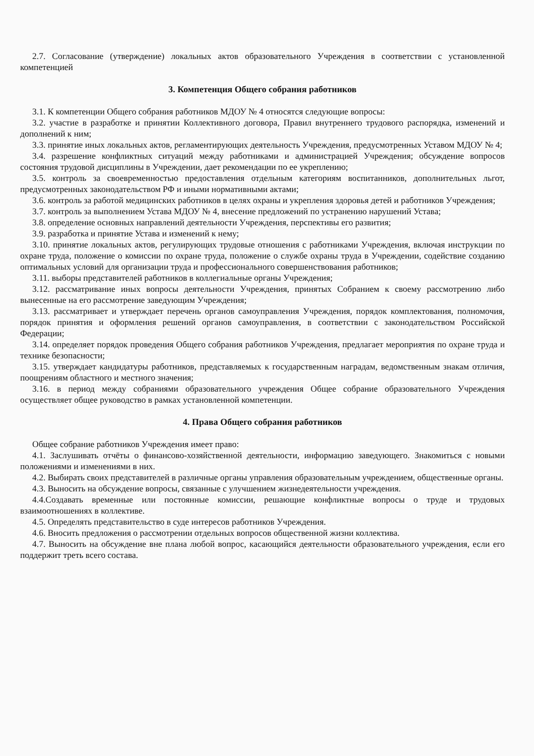2.7. Согласование (утверждение) локальных актов образовательного Учреждения в соответствии с установленной компетенцией
3. Компетенция Общего собрания работников
3.1. К компетенции Общего собрания работников МДОУ № 4 относятся следующие вопросы:
3.2. участие в разработке и принятии Коллективного договора, Правил внутреннего трудового распорядка, изменений и дополнений к ним;
3.3. принятие иных локальных актов, регламентирующих деятельность Учреждения, предусмотренных Уставом МДОУ № 4;
3.4. разрешение конфликтных ситуаций между работниками и администрацией Учреждения; обсуждение вопросов состояния трудовой дисциплины в Учреждении, дает рекомендации по ее укреплению;
3.5. контроль за своевременностью предоставления отдельным категориям воспитанников, дополнительных льгот, предусмотренных законодательством РФ и иными нормативными актами;
3.6. контроль за работой медицинских работников в целях охраны и укрепления здоровья детей и работников Учреждения;
3.7. контроль за выполнением Устава МДОУ № 4, внесение предложений по устранению нарушений Устава;
3.8. определение основных направлений деятельности Учреждения, перспективы его развития;
3.9. разработка и принятие Устава и изменений к нему;
3.10. принятие локальных актов, регулирующих трудовые отношения с работниками Учреждения, включая инструкции по охране труда, положение о комиссии по охране труда, положение о службе охраны труда в Учреждении, содействие созданию оптимальных условий для организации труда и профессионального совершенствования работников;
3.11. выборы представителей работников в коллегиальные органы Учреждения;
3.12. рассматривание иных вопросы деятельности Учреждения, принятых Собранием к своему рассмотрению либо вынесенные на его рассмотрение заведующим Учреждения;
3.13. рассматривает и утверждает перечень органов самоуправления Учреждения, порядок комплектования, полномочия, порядок принятия и оформления решений органов самоуправления, в соответствии с законодательством Российской Федерации;
3.14. определяет порядок проведения Общего собрания работников Учреждения, предлагает мероприятия по охране труда и технике безопасности;
3.15. утверждает кандидатуры работников, представляемых к государственным наградам, ведомственным знакам отличия, поощрениям областного и местного значения;
3.16. в период между собраниями образовательного учреждения Общее собрание образовательного Учреждения осуществляет общее руководство в рамках установленной компетенции.
4. Права Общего собрания работников
Общее собрание работников Учреждения имеет право:
4.1. Заслушивать отчёты о финансово-хозяйственной деятельности, информацию заведующего. Знакомиться с новыми положениями и изменениями в них.
4.2. Выбирать своих представителей в различные органы управления образовательным учреждением, общественные органы.
4.3. Выносить на обсуждение вопросы, связанные с улучшением жизнедеятельности учреждения.
4.4.Создавать временные или постоянные комиссии, решающие конфликтные вопросы о труде и трудовых взаимоотношениях в коллективе.
4.5. Определять представительство в суде интересов работников Учреждения.
4.6. Вносить предложения о рассмотрении отдельных вопросов общественной жизни коллектива.
4.7. Выносить на обсуждение вне плана любой вопрос, касающийся деятельности образовательного учреждения, если его поддержит треть всего состава.